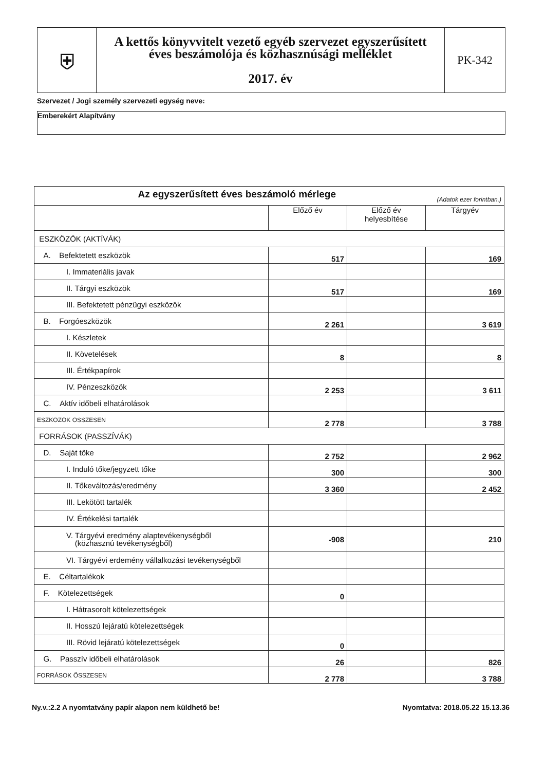| ⛨ | A kettős könyvvitelt vezető egyéb szervezet egyszerűsített éves beszámolója és közhasznúsági melléklet 2017. év | PK-342 |
Szervezet / Jogi személy szervezeti egység neve:
Emberekért Alapítvány
| Az egyszerűsített éves beszámoló mérlege (Adatok ezer forintban.) | | | |
| | Előző év | Előző év helyesbítése | Tárgyév |
| ESZKÖZÖK (AKTÍVÁK) | | | |
| A. Befektetett eszközök | 517 | | 169 |
| I. Immateriális javak | | | |
| II. Tárgyi eszközök | 517 | | 169 |
| III. Befektetett pénzügyi eszközök | | | |
| B. Forgóeszközök | 2 261 | | 3 619 |
| I. Készletek | | | |
| II. Követelések | 8 | | 8 |
| III. Értékpapírok | | | |
| IV. Pénzeszközök | 2 253 | | 3 611 |
| C. Aktív időbeli elhatárolások | | | |
| ESZKÖZÖK ÖSSZESEN | 2 778 | | 3 788 |
| FORRÁSOK (PASSZÍVÁK) | | | |
| D. Saját tőke | 2 752 | | 2 962 |
| I. Induló tőke/jegyzett tőke | 300 | | 300 |
| II. Tőkeváltozás/eredmény | 3 360 | | 2 452 |
| III. Lekötött tartalék | | | |
| IV. Értékelési tartalék | | | |
| V. Tárgyévi eredmény alaptevékenységből (közhasznú tevékenységből) | -908 | | 210 |
| VI. Tárgyévi erdemény vállalkozási tevékenységből | | | |
| E. Céltartalékok | | | |
| F. Kötelezettségek | 0 | | |
| I. Hátrasorolt kötelezettségek | | | |
| II. Hosszú lejáratú kötelezettségek | | | |
| III. Rövid lejáratú kötelezettségek | 0 | | |
| G. Passzív időbeli elhatárolások | 26 | | 826 |
| FORRÁSOK ÖSSZESEN | 2 778 | | 3 788 |
Ny.v.:2.2 A nyomtatvány papír alapon nem küldhető be! Nyomtatva: 2018.05.22 15.13.36